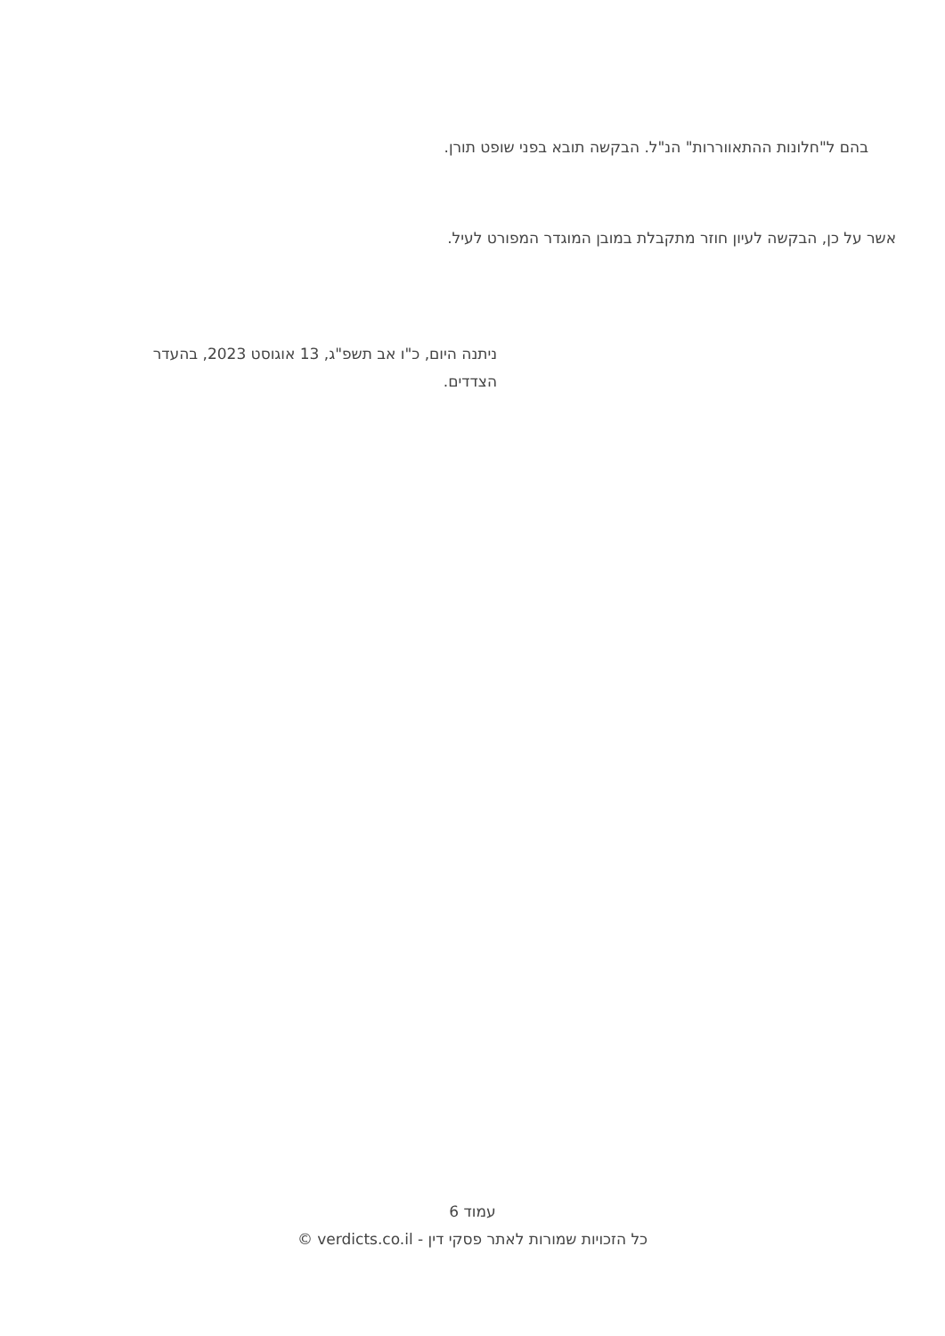בהם ל"חלונות ההתאווררות" הנ"ל. הבקשה תובא בפני שופט תורן.
אשר על כן, הבקשה לעיון חוזר מתקבלת במובן המוגדר המפורט לעיל.
ניתנה היום, כ"ו אב תשפ"ג, 13 אוגוסט 2023, בהעדר הצדדים.
עמוד 6
כל הזכויות שמורות לאתר פסקי דין - verdicts.co.il ©